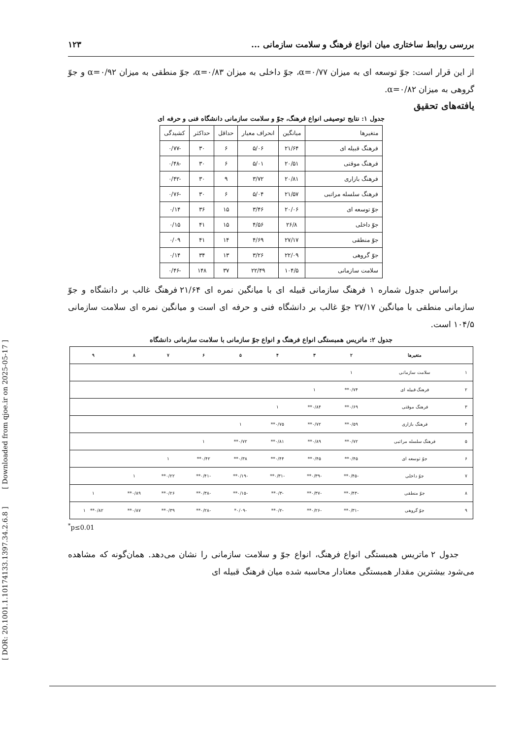[ DOR: 20.1001.1.10174133.1397.34.2.6.8 ] [ Downloaded from qjoe.ir on 2025-05-17 ]
بررسی روابط ساختاری میان انواع فرهنگ و سلامت سازمانی ... ۱۲۳
از این قرار است: جوّ توسعه ای به میزان α=۰/۷۷، جوّ داخلی به میزان α=۰/۸۳، جوّ منطقی به میزان α=۰/۹۲ و جوّ گروهی به میزان α=۰/۸۲.
یافته‌های تحقیق
جدول ۱: نتایج توصیفی انواع فرهنگ، جوّ و سلامت سازمانی دانشگاه فنی و حرفه ای
| متغیرها | میانگین | انحراف معیار | حداقل | حداکثر | کشیدگی |
| --- | --- | --- | --- | --- | --- |
| فرهنگ قبیله ای | ۲۱/۶۴ | ۵/۰۶ | ۶ | ۳۰ | -۰/۷۷ |
| فرهنگ موقتی | ۲۰/۵۱ | ۵/۰۱ | ۶ | ۳۰ | -۰/۴۸ |
| فرهنگ بازاری | ۲۰/۸۱ | ۳/۷۲ | ۹ | ۳۰ | -۰/۴۲ |
| فرهنگ سلسله مراتبی | ۲۱/۵۷ | ۵/۰۴ | ۶ | ۳۰ | -۰/۷۶ |
| جوّ توسعه ای | ۲۰/۰۶ | ۳/۴۶ | ۱۵ | ۳۶ | ۰/۱۴ |
| جوّ داخلی | ۲۶/۸ | ۴/۵۶ | ۱۵ | ۴۱ | ۰/۱۵ |
| جوّ منطقی | ۲۷/۱۷ | ۴/۶۹ | ۱۴ | ۴۱ | ۰/۰۹ |
| جوّ گروهی | ۲۲/۰۹ | ۳/۲۶ | ۱۳ | ۳۴ | ۰/۱۴ |
| سلامت سازمانی | ۱۰۴/۵ | ۲۲/۴۹ | ۳۷ | ۱۴۸ | -۰/۴۶ |
براساس جدول شماره ۱ فرهنگ سازمانی قبیله ای با میانگین نمره ای ۲۱/۶۴ فرهنگ غالب بر دانشگاه و جوّ سازمانی منطقی با میانگین ۲۷/۱۷ جوّ غالب بر دانشگاه فنی و حرفه ای است و میانگین نمره ای سلامت سازمانی ۱۰۴/۵ است.
جدول ۲: ماتریس همبستگی انواع فرهنگ و انواع جوّ سازمانی با سلامت سازمانی دانشگاه
| | متغیرها | ۲ | ۳ | ۴ | ۵ | ۶ | ۷ | ۸ | ۹ |
| --- | --- | --- | --- | --- | --- | --- | --- | --- | --- |
| ۱ | سلامت سازمانی | ۱ | | | | | | | |
| ۲ | فرهنگ قبیله ای | ۰/۷۴** | ۱ | | | | | | |
| ۳ | فرهنگ موقتی | ۰/۶۹** | ۰/۸۴** | ۱ | | | | | |
| ۴ | فرهنگ بازاری | ۰/۵۹** | ۰/۷۲** | ۰/۷۵** | ۱ | | | | |
| ۵ | فرهنگ سلسله مراتبی | ۰/۷۲** | ۰/۸۹** | ۰/۸۱** | ۰/۷۲** | ۱ | | | |
| ۶ | جوّ توسعه ای | ۰/۴۵** | ۰/۴۵** | ۰/۴۴** | ۰/۳۸** | ۰/۴۲** | ۱ | | |
| ۷ | جوّ داخلی | -۰/۴۵** | -۰/۳۹** | -۰/۳۱** | -۰/۱۹** | -۰/۴۱** | ۰/۲۲** | ۱ | |
| ۸ | جوّ منطقی | -۰/۴۳** | -۰/۳۷** | -۰/۳** | -۰/۱۵** | -۰/۳۸** | ۰/۲۶** | ۰/۸۹** | ۱ |
| ۹ | جوّ گروهی | -۰/۳۱** | -۰/۲۶** | -۰/۲** | -۰/۰۹* | -۰/۲۸** | ۰/۳۹** | ۰/۸۷** | ۰/۸۲** ۱ |
<sup>*</sup> p≤0.01
جدول ۲ ماتریس همبستگی انواع فرهنگ، انواع جوّ و سلامت سازمانی را نشان می‌دهد. همان‌گونه که مشاهده می‌شود بیشترین مقدار همبستگی معنادار محاسبه شده میان فرهنگ قبیله ای